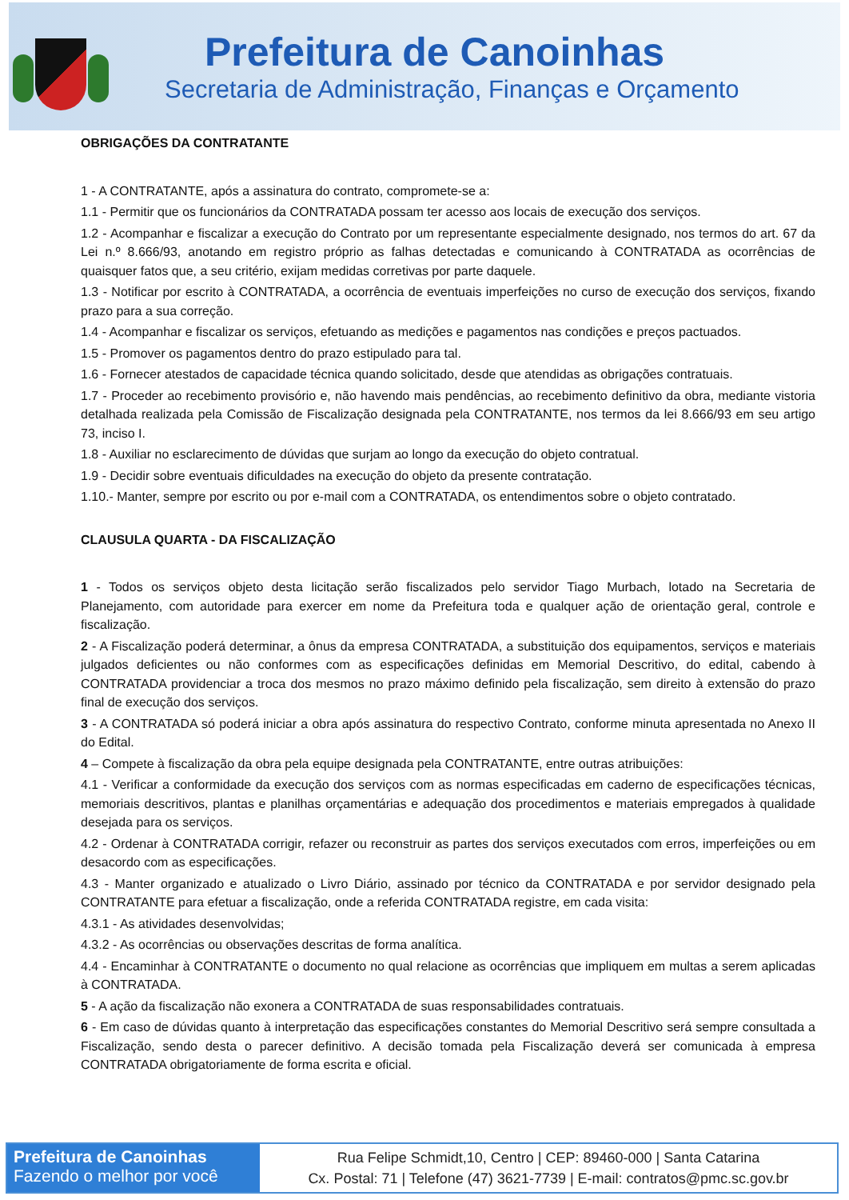Prefeitura de Canoinhas
Secretaria de Administração, Finanças e Orçamento
OBRIGAÇÕES DA CONTRATANTE
1 - A CONTRATANTE, após a assinatura do contrato, compromete-se a:
1.1 - Permitir que os funcionários da CONTRATADA possam ter acesso aos locais de execução dos serviços.
1.2 - Acompanhar e fiscalizar a execução do Contrato por um representante especialmente designado, nos termos do art. 67 da Lei n.º 8.666/93, anotando em registro próprio as falhas detectadas e comunicando à CONTRATADA as ocorrências de quaisquer fatos que, a seu critério, exijam medidas corretivas por parte daquele.
1.3 - Notificar por escrito à CONTRATADA, a ocorrência de eventuais imperfeições no curso de execução dos serviços, fixando prazo para a sua correção.
1.4 - Acompanhar e fiscalizar os serviços, efetuando as medições e pagamentos nas condições e preços pactuados.
1.5 - Promover os pagamentos dentro do prazo estipulado para tal.
1.6 - Fornecer atestados de capacidade técnica quando solicitado, desde que atendidas as obrigações contratuais.
1.7 - Proceder ao recebimento provisório e, não havendo mais pendências, ao recebimento definitivo da obra, mediante vistoria detalhada realizada pela Comissão de Fiscalização designada pela CONTRATANTE, nos termos da lei 8.666/93 em seu artigo 73, inciso I.
1.8 - Auxiliar no esclarecimento de dúvidas que surjam ao longo da execução do objeto contratual.
1.9 - Decidir sobre eventuais dificuldades na execução do objeto da presente contratação.
1.10.- Manter, sempre por escrito ou por e-mail com a CONTRATADA, os entendimentos sobre o objeto contratado.
CLAUSULA QUARTA - DA FISCALIZAÇÃO
1 - Todos os serviços objeto desta licitação serão fiscalizados pelo servidor Tiago Murbach, lotado na Secretaria de Planejamento, com autoridade para exercer em nome da Prefeitura toda e qualquer ação de orientação geral, controle e fiscalização.
2 - A Fiscalização poderá determinar, a ônus da empresa CONTRATADA, a substituição dos equipamentos, serviços e materiais julgados deficientes ou não conformes com as especificações definidas em Memorial Descritivo, do edital, cabendo à CONTRATADA providenciar a troca dos mesmos no prazo máximo definido pela fiscalização, sem direito à extensão do prazo final de execução dos serviços.
3 - A CONTRATADA só poderá iniciar a obra após assinatura do respectivo Contrato, conforme minuta apresentada no Anexo II do Edital.
4 – Compete à fiscalização da obra pela equipe designada pela CONTRATANTE, entre outras atribuições:
4.1 - Verificar a conformidade da execução dos serviços com as normas especificadas em caderno de especificações técnicas, memoriais descritivos, plantas e planilhas orçamentárias e adequação dos procedimentos e materiais empregados à qualidade desejada para os serviços.
4.2 - Ordenar à CONTRATADA corrigir, refazer ou reconstruir as partes dos serviços executados com erros, imperfeições ou em desacordo com as especificações.
4.3 - Manter organizado e atualizado o Livro Diário, assinado por técnico da CONTRATADA e por servidor designado pela CONTRATANTE para efetuar a fiscalização, onde a referida CONTRATADA registre, em cada visita:
4.3.1 - As atividades desenvolvidas;
4.3.2 - As ocorrências ou observações descritas de forma analítica.
4.4 - Encaminhar à CONTRATANTE o documento no qual relacione as ocorrências que impliquem em multas a serem aplicadas à CONTRATADA.
5 - A ação da fiscalização não exonera a CONTRATADA de suas responsabilidades contratuais.
6 - Em caso de dúvidas quanto à interpretação das especificações constantes do Memorial Descritivo será sempre consultada a Fiscalização, sendo desta o parecer definitivo. A decisão tomada pela Fiscalização deverá ser comunicada à empresa CONTRATADA obrigatoriamente de forma escrita e oficial.
Prefeitura de Canoinhas
Fazendo o melhor por você
Rua Felipe Schmidt,10, Centro | CEP: 89460-000 | Santa Catarina
Cx. Postal: 71 | Telefone (47) 3621-7739 | E-mail: contratos@pmc.sc.gov.br